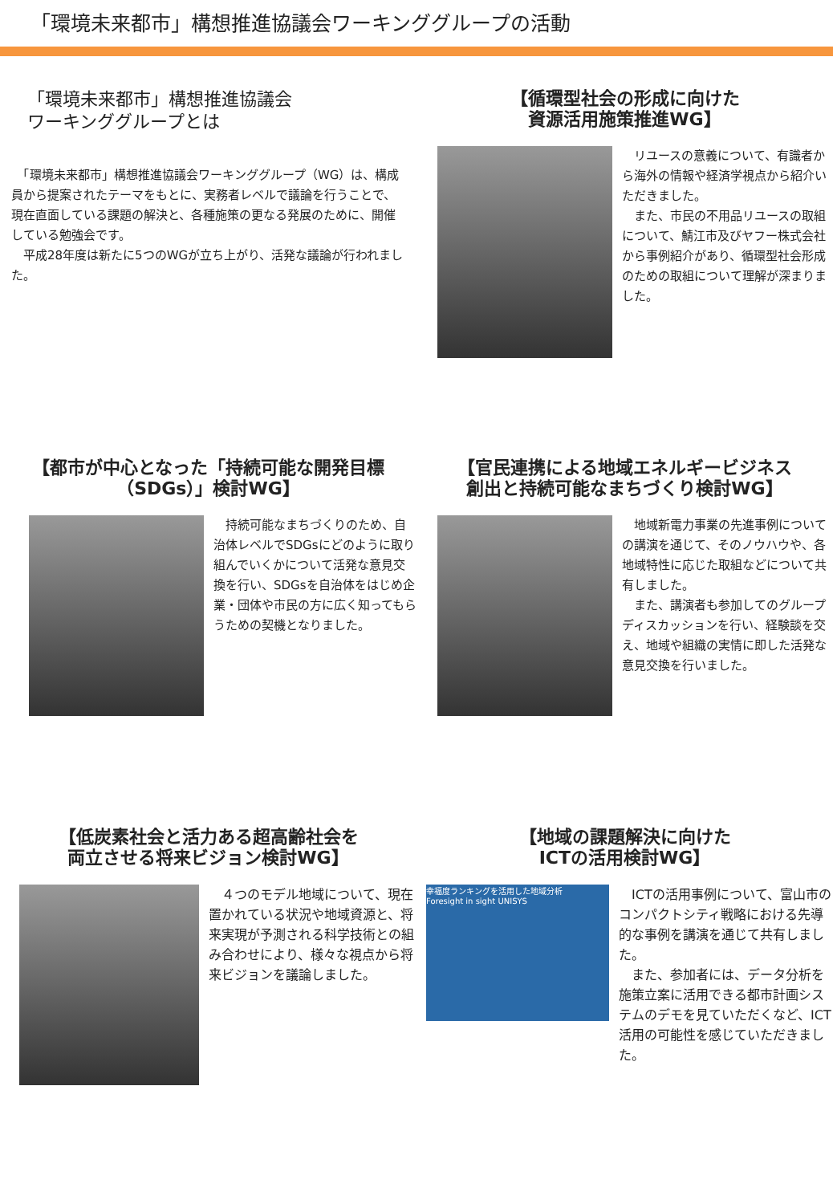「環境未来都市」構想推進協議会ワーキンググループの活動
「環境未来都市」構想推進協議会
ワーキンググループとは
　「環境未来都市」構想推進協議会ワーキンググループ（WG）は、構成員から提案されたテーマをもとに、実務者レベルで議論を行うことで、現在直面している課題の解決と、各種施策の更なる発展のために、開催している勉強会です。
　平成28年度は新たに5つのWGが立ち上がり、活発な議論が行われました。
【循環型社会の形成に向けた
資源活用施策推進WG】
　リユースの意義について、有識者から海外の情報や経済学視点から紹介いただきました。
　また、市民の不用品リユースの取組について、鯖江市及びヤフー株式会社から事例紹介があり、循環型社会形成のための取組について理解が深まりました。
【都市が中心となった「持続可能な開発目標
（SDGs）」検討WG】
　持続可能なまちづくりのため、自治体レベルでSDGsにどのように取り組んでいくかについて活発な意見交換を行い、SDGsを自治体をはじめ企業・団体や市民の方に広く知ってもらうための契機となりました。
【官民連携による地域エネルギービジネス
創出と持続可能なまちづくり検討WG】
　地域新電力事業の先進事例についての講演を通じて、そのノウハウや、各地域特性に応じた取組などについて共有しました。
　また、講演者も参加してのグループディスカッションを行い、経験談を交え、地域や組織の実情に即した活発な意見交換を行いました。
【低炭素社会と活力ある超高齢社会を
両立させる将来ビジョン検討WG】
　４つのモデル地域について、現在置かれている状況や地域資源と、将来実現が予測される科学技術との組み合わせにより、様々な視点から将来ビジョンを議論しました。
【地域の課題解決に向けた
ICTの活用検討WG】
幸福度ランキングを活用した地域分析
Foresight in sight UNISYS
　ICTの活用事例について、富山市のコンパクトシティ戦略における先導的な事例を講演を通じて共有しました。
　また、参加者には、データ分析を施策立案に活用できる都市計画システムのデモを見ていただくなど、ICT活用の可能性を感じていただきました。